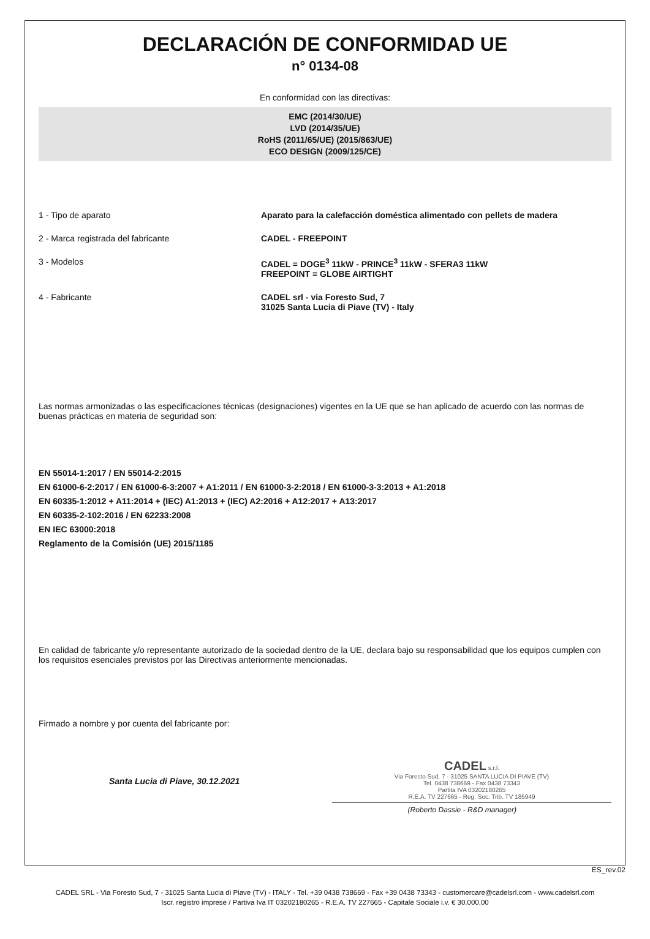DECLARACIÓN DE CONFORMIDAD UE
n° 0134-08
En conformidad con las directivas:
EMC (2014/30/UE)
LVD (2014/35/UE)
RoHS (2011/65/UE) (2015/863/UE)
ECO DESIGN (2009/125/CE)
1 - Tipo de aparato Aparato para la calefacción doméstica alimentado con pellets de madera
2 - Marca registrada del fabricante CADEL - FREEPOINT
3 - Modelos CADEL = DOGE<sup>3</sup> 11kW - PRINCE<sup>3</sup> 11kW - SFERA3 11kW
FREEPOINT = GLOBE AIRTIGHT
4 - Fabricante CADEL srl - via Foresto Sud, 7
31025 Santa Lucia di Piave (TV) - Italy
Las normas armonizadas o las especificaciones técnicas (designaciones) vigentes en la UE que se han aplicado de acuerdo con las normas de buenas prácticas en materia de seguridad son:
EN 55014-1:2017 / EN 55014-2:2015
EN 61000-6-2:2017 / EN 61000-6-3:2007 + A1:2011 / EN 61000-3-2:2018 / EN 61000-3-3:2013 + A1:2018
EN 60335-1:2012 + A11:2014 + (IEC) A1:2013 + (IEC) A2:2016 + A12:2017 + A13:2017
EN 60335-2-102:2016 / EN 62233:2008
EN IEC 63000:2018
Reglamento de la Comisión (UE) 2015/1185
En calidad de fabricante y/o representante autorizado de la sociedad dentro de la UE, declara bajo su responsabilidad que los equipos cumplen con los requisitos esenciales previstos por las Directivas anteriormente mencionadas.
Firmado a nombre y por cuenta del fabricante por:
Santa Lucia di Piave, 30.12.2021
CADEL s.r.l.
Via Foresto Sud, 7 - 31025 SANTA LUCIA DI PIAVE (TV)
Tel. 0438 738669 - Fax 0438 73343
Partita IVA 03202180265
R.E.A. TV 227665 - Reg. Soc. Trib. TV 185949
(Roberto Dassie - R&D manager)
ES_rev.02
CADEL SRL - Via Foresto Sud, 7 - 31025 Santa Lucia di Piave (TV) - ITALY - Tel. +39 0438 738669 - Fax +39 0438 73343 - customercare@cadelsrl.com - www.cadelsrl.com
Iscr. registro imprese / Partiva Iva IT 03202180265 - R.E.A. TV 227665 - Capitale Sociale i.v. € 30.000,00